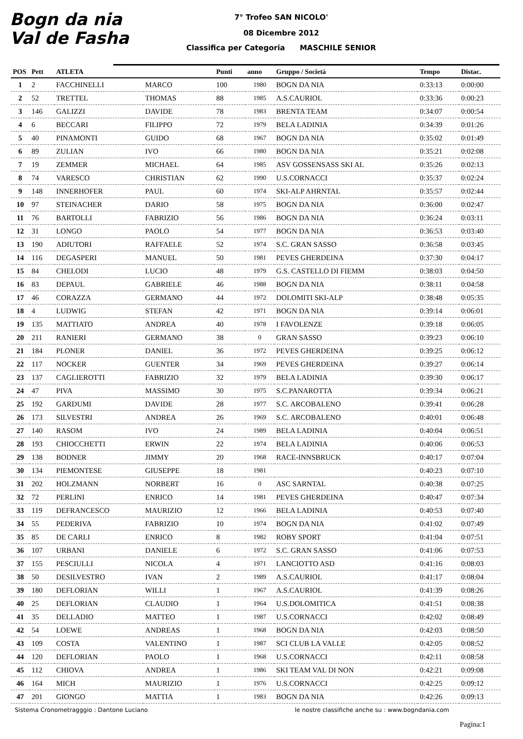Bogn da nia
Val de Fasha
7° Trofeo SAN NICOLO'
08 Dicembre 2012
Classifica per Categoria MASCHILE SENIOR
| POS | Pett | ATLETA | | Punti | anno | Gruppo / Società | Tempo | Distac. |
| --- | --- | --- | --- | --- | --- | --- | --- | --- |
| 1 | 2 | FACCHINELLI | MARCO | 100 | 1980 | BOGN DA NIA | 0:33:13 | 0:00:00 |
| 2 | 52 | TRETTEL | THOMAS | 88 | 1985 | A.S.CAURIOL | 0:33:36 | 0:00:23 |
| 3 | 146 | GALIZZI | DAVIDE | 78 | 1983 | BRENTA TEAM | 0:34:07 | 0:00:54 |
| 4 | 6 | BECCARI | FILIPPO | 72 | 1979 | BELA LADINIA | 0:34:39 | 0:01:26 |
| 5 | 40 | PINAMONTI | GUIDO | 68 | 1967 | BOGN DA NIA | 0:35:02 | 0:01:49 |
| 6 | 89 | ZULIAN | IVO | 66 | 1980 | BOGN DA NIA | 0:35:21 | 0:02:08 |
| 7 | 19 | ZEMMER | MICHAEL | 64 | 1985 | ASV GOSSENSASS SKI AL | 0:35:26 | 0:02:13 |
| 8 | 74 | VARESCO | CHRISTIAN | 62 | 1990 | U.S.CORNACCI | 0:35:37 | 0:02:24 |
| 9 | 148 | INNERHOFER | PAUL | 60 | 1974 | SKI-ALP AHRNTAL | 0:35:57 | 0:02:44 |
| 10 | 97 | STEINACHER | DARIO | 58 | 1975 | BOGN DA NIA | 0:36:00 | 0:02:47 |
| 11 | 76 | BARTOLLI | FABRIZIO | 56 | 1986 | BOGN DA NIA | 0:36:24 | 0:03:11 |
| 12 | 31 | LONGO | PAOLO | 54 | 1977 | BOGN DA NIA | 0:36:53 | 0:03:40 |
| 13 | 190 | ADIUTORI | RAFFAELE | 52 | 1974 | S.C. GRAN SASSO | 0:36:58 | 0:03:45 |
| 14 | 116 | DEGASPERI | MANUEL | 50 | 1981 | PEVES GHERDEINA | 0:37:30 | 0:04:17 |
| 15 | 84 | CHELODI | LUCIO | 48 | 1979 | G.S. CASTELLO DI FIEMM | 0:38:03 | 0:04:50 |
| 16 | 83 | DEPAUL | GABRIELE | 46 | 1988 | BOGN DA NIA | 0:38:11 | 0:04:58 |
| 17 | 46 | CORAZZA | GERMANO | 44 | 1972 | DOLOMITI SKI-ALP | 0:38:48 | 0:05:35 |
| 18 | 4 | LUDWIG | STEFAN | 42 | 1971 | BOGN DA NIA | 0:39:14 | 0:06:01 |
| 19 | 135 | MATTIATO | ANDREA | 40 | 1978 | I FAVOLENZE | 0:39:18 | 0:06:05 |
| 20 | 211 | RANIERI | GERMANO | 38 | 0 | GRAN SASSO | 0:39:23 | 0:06:10 |
| 21 | 184 | PLONER | DANIEL | 36 | 1972 | PEVES GHERDEINA | 0:39:25 | 0:06:12 |
| 22 | 117 | NOCKER | GUENTER | 34 | 1969 | PEVES GHERDEINA | 0:39:27 | 0:06:14 |
| 23 | 137 | CAGLIEROTTI | FABRIZIO | 32 | 1979 | BELA LADINIA | 0:39:30 | 0:06:17 |
| 24 | 47 | PIVA | MASSIMO | 30 | 1975 | S.C.PANAROTTA | 0:39:34 | 0:06:21 |
| 25 | 192 | GARDUMI | DAVIDE | 28 | 1977 | S.C. ARCOBALENO | 0:39:41 | 0:06:28 |
| 26 | 173 | SILVESTRI | ANDREA | 26 | 1969 | S.C. ARCOBALENO | 0:40:01 | 0:06:48 |
| 27 | 140 | RASOM | IVO | 24 | 1989 | BELA LADINIA | 0:40:04 | 0:06:51 |
| 28 | 193 | CHIOCCHETTI | ERWIN | 22 | 1974 | BELA LADINIA | 0:40:06 | 0:06:53 |
| 29 | 138 | BODNER | JIMMY | 20 | 1968 | RACE-INNSBRUCK | 0:40:17 | 0:07:04 |
| 30 | 134 | PIEMONTESE | GIUSEPPE | 18 | 1981 | | 0:40:23 | 0:07:10 |
| 31 | 202 | HOLZMANN | NORBERT | 16 | 0 | ASC SARNTAL | 0:40:38 | 0:07:25 |
| 32 | 72 | PERLINI | ENRICO | 14 | 1981 | PEVES GHERDEINA | 0:40:47 | 0:07:34 |
| 33 | 119 | DEFRANCESCO | MAURIZIO | 12 | 1966 | BELA LADINIA | 0:40:53 | 0:07:40 |
| 34 | 55 | PEDERIVA | FABRIZIO | 10 | 1974 | BOGN DA NIA | 0:41:02 | 0:07:49 |
| 35 | 85 | DE CARLI | ENRICO | 8 | 1982 | ROBY SPORT | 0:41:04 | 0:07:51 |
| 36 | 107 | URBANI | DANIELE | 6 | 1972 | S.C. GRAN SASSO | 0:41:06 | 0:07:53 |
| 37 | 155 | PESCIULLI | NICOLA | 4 | 1971 | LANCIOTTO ASD | 0:41:16 | 0:08:03 |
| 38 | 50 | DESILVESTRO | IVAN | 2 | 1989 | A.S.CAURIOL | 0:41:17 | 0:08:04 |
| 39 | 180 | DEFLORIAN | WILLI | 1 | 1967 | A.S.CAURIOL | 0:41:39 | 0:08:26 |
| 40 | 25 | DEFLORIAN | CLAUDIO | 1 | 1964 | U.S.DOLOMITICA | 0:41:51 | 0:08:38 |
| 41 | 35 | DELLADIO | MATTEO | 1 | 1987 | U.S.CORNACCI | 0:42:02 | 0:08:49 |
| 42 | 54 | LOEWE | ANDREAS | 1 | 1968 | BOGN DA NIA | 0:42:03 | 0:08:50 |
| 43 | 109 | COSTA | VALENTINO | 1 | 1987 | SCI CLUB LA VALLE | 0:42:05 | 0:08:52 |
| 44 | 120 | DEFLORIAN | PAOLO | 1 | 1968 | U.S.CORNACCI | 0:42:11 | 0:08:58 |
| 45 | 112 | CHIOVA | ANDREA | 1 | 1986 | SKI TEAM VAL DI NON | 0:42:21 | 0:09:08 |
| 46 | 164 | MICH | MAURIZIO | 1 | 1976 | U.S.CORNACCI | 0:42:25 | 0:09:12 |
| 47 | 201 | GIONGO | MATTIA | 1 | 1983 | BOGN DA NIA | 0:42:26 | 0:09:13 |
Sistema Cronometragggio : Dantone Luciano le nostre classifiche anche su : www.bogndania.com
Pagina:1